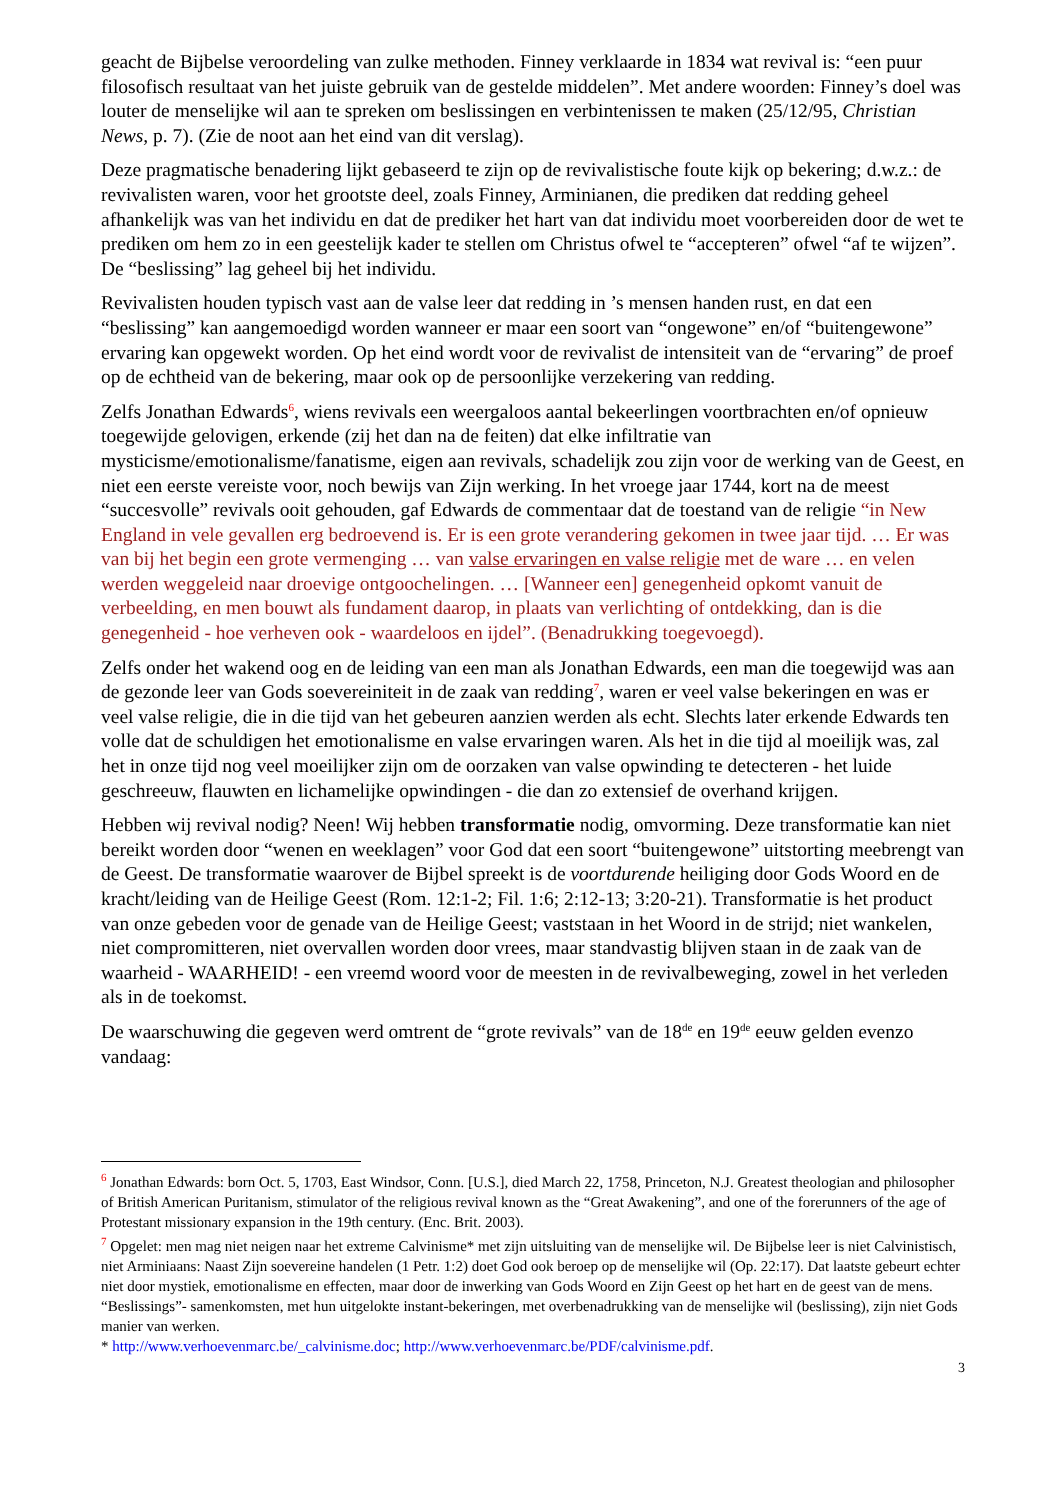geacht de Bijbelse veroordeling van zulke methoden. Finney verklaarde in 1834 wat revival is: “een puur filosofisch resultaat van het juiste gebruik van de gestelde middelen”. Met andere woorden: Finney’s doel was louter de menselijke wil aan te spreken om beslissingen en verbintenissen te maken (25/12/95, Christian News, p. 7). (Zie de noot aan het eind van dit verslag).
Deze pragmatische benadering lijkt gebaseerd te zijn op de revivalistische foute kijk op bekering; d.w.z.: de revivalisten waren, voor het grootste deel, zoals Finney, Arminianen, die prediken dat redding geheel afhankelijk was van het individu en dat de prediker het hart van dat individu moet voorbereiden door de wet te prediken om hem zo in een geestelijk kader te stellen om Christus ofwel te “accepteren” ofwel “af te wijzen”. De “beslissing” lag geheel bij het individu.
Revivalisten houden typisch vast aan de valse leer dat redding in ’s mensen handen rust, en dat een “beslissing” kan aangemoedigd worden wanneer er maar een soort van “ongewone” en/of “buitengewone” ervaring kan opgewekt worden. Op het eind wordt voor de revivalist de intensiteit van de “ervaring” de proef op de echtheid van de bekering, maar ook op de persoonlijke verzekering van redding.
Zelfs Jonathan Edwards<sup>6</sup>, wiens revivals een weergaloos aantal bekeerlingen voortbrachten en/of opnieuw toegewijde gelovigen, erkende (zij het dan na de feiten) dat elke infiltratie van mysticisme/emotionalisme/fanatisme, eigen aan revivals, schadelijk zou zijn voor de werking van de Geest, en niet een eerste vereiste voor, noch bewijs van Zijn werking. In het vroege jaar 1744, kort na de meest “succesvolle” revivals ooit gehouden, gaf Edwards de commentaar dat de toestand van de religie “in New England in vele gevallen erg bedroevend is. Er is een grote verandering gekomen in twee jaar tijd. … Er was van bij het begin een grote vermenging … van valse ervaringen en valse religie met de ware … en velen werden weggeleid naar droevige ontgoochelingen. … [Wanneer een] genegenheid opkomt vanuit de verbeelding, en men bouwt als fundament daarop, in plaats van verlichting of ontdekking, dan is die genegenheid - hoe verheven ook - waardeloos en ijdel”. (Benadrukking toegevoegd).
Zelfs onder het wakend oog en de leiding van een man als Jonathan Edwards, een man die toegewijd was aan de gezonde leer van Gods soevereiniteit in de zaak van redding<sup>7</sup>, waren er veel valse bekeringen en was er veel valse religie, die in die tijd van het gebeuren aanzien werden als echt. Slechts later erkende Edwards ten volle dat de schuldigen het emotionalisme en valse ervaringen waren. Als het in die tijd al moeilijk was, zal het in onze tijd nog veel moeilijker zijn om de oorzaken van valse opwinding te detecteren - het luide geschreeuw, flauwten en lichamelijke opwindingen - die dan zo extensief de overhand krijgen.
Hebben wij revival nodig? Neen! Wij hebben transformatie nodig, omvorming. Deze transformatie kan niet bereikt worden door “wenen en weeklagen” voor God dat een soort “buitengewone” uitstorting meebrengt van de Geest. De transformatie waarover de Bijbel spreekt is de voortdurende heiliging door Gods Woord en de kracht/leiding van de Heilige Geest (Rom. 12:1-2; Fil. 1:6; 2:12-13; 3:20-21). Transformatie is het product van onze gebeden voor de genade van de Heilige Geest; vaststaan in het Woord in de strijd; niet wankelen, niet compromitteren, niet overvallen worden door vrees, maar standvastig blijven staan in de zaak van de waarheid - WAARHEID! - een vreemd woord voor de meesten in de revivalbeweging, zowel in het verleden als in de toekomst.
De waarschuwing die gegeven werd omtrent de “grote revivals” van de 18<sup>de</sup> en 19<sup>de</sup> eeuw gelden evenzo vandaag:
<sup>6</sup> Jonathan Edwards: born Oct. 5, 1703, East Windsor, Conn. [U.S.], died March 22, 1758, Princeton, N.J. Greatest theologian and philosopher of British American Puritanism, stimulator of the religious revival known as the “Great Awakening”, and one of the forerunners of the age of Protestant missionary expansion in the 19th century. (Enc. Brit. 2003).
<sup>7</sup> Opgelet: men mag niet neigen naar het extreme Calvinisme* met zijn uitsluiting van de menselijke wil. De Bijbelse leer is niet Calvinistisch, niet Arminiaans: Naast Zijn soevereine handelen (1 Petr. 1:2) doet God ook beroep op de menselijke wil (Op. 22:17). Dat laatste gebeurt echter niet door mystiek, emotionalisme en effecten, maar door de inwerking van Gods Woord en Zijn Geest op het hart en de geest van de mens. “Beslissings”- samenkomsten, met hun uitgelokte instant-bekeringen, met overbenadrukking van de menselijke wil (beslissing), zijn niet Gods manier van werken.
* http://www.verhoevenmarc.be/_calvinisme.doc; http://www.verhoevenmarc.be/PDF/calvinisme.pdf.
3